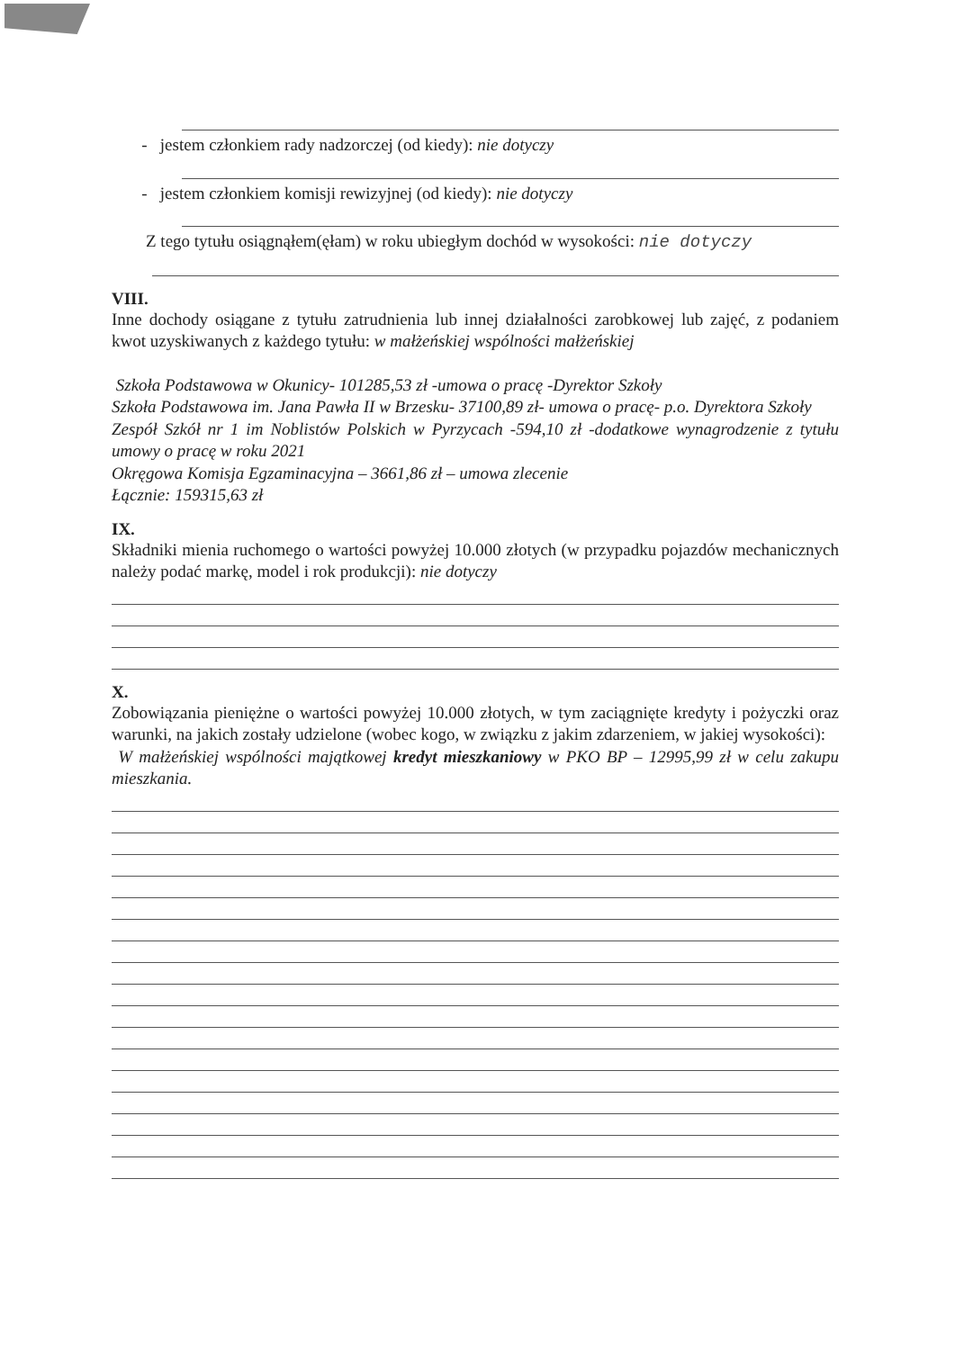- jestem członkiem rady nadzorczej (od kiedy): nie dotyczy
- jestem członkiem komisji rewizyjnej (od kiedy): nie dotyczy
Z tego tytułu osiągnąłem(ęłam) w roku ubiegłym dochód w wysokości: nie dotyczy
VIII.
Inne dochody osiągane z tytułu zatrudnienia lub innej działalności zarobkowej lub zajęć, z podaniem kwot uzyskiwanych z każdego tytułu: w małżeńskiej wspólności małżeńskiej
Szkoła Podstawowa w Okunicy- 101285,53 zł -umowa o pracę -Dyrektor Szkoły
Szkoła Podstawowa im. Jana Pawła II w Brzesku- 37100,89 zł- umowa o pracę- p.o. Dyrektora Szkoły
Zespół Szkół nr 1 im Noblistów Polskich w Pyrzycach -594,10 zł -dodatkowe wynagrodzenie z tytułu umowy o pracę w roku 2021
Okręgowa Komisja Egzaminacyjna – 3661,86 zł – umowa zlecenie
Łącznie: 159315,63 zł
IX.
Składniki mienia ruchomego o wartości powyżej 10.000 złotych (w przypadku pojazdów mechanicznych należy podać markę, model i rok produkcji): nie dotyczy
X.
Zobowiązania pieniężne o wartości powyżej 10.000 złotych, w tym zaciągnięte kredyty i pożyczki oraz warunki, na jakich zostały udzielone (wobec kogo, w związku z jakim zdarzeniem, w jakiej wysokości):
W małżeńskiej wspólności majątkowej kredyt mieszkaniowy w PKO BP – 12995,99 zł w celu zakupu mieszkania.